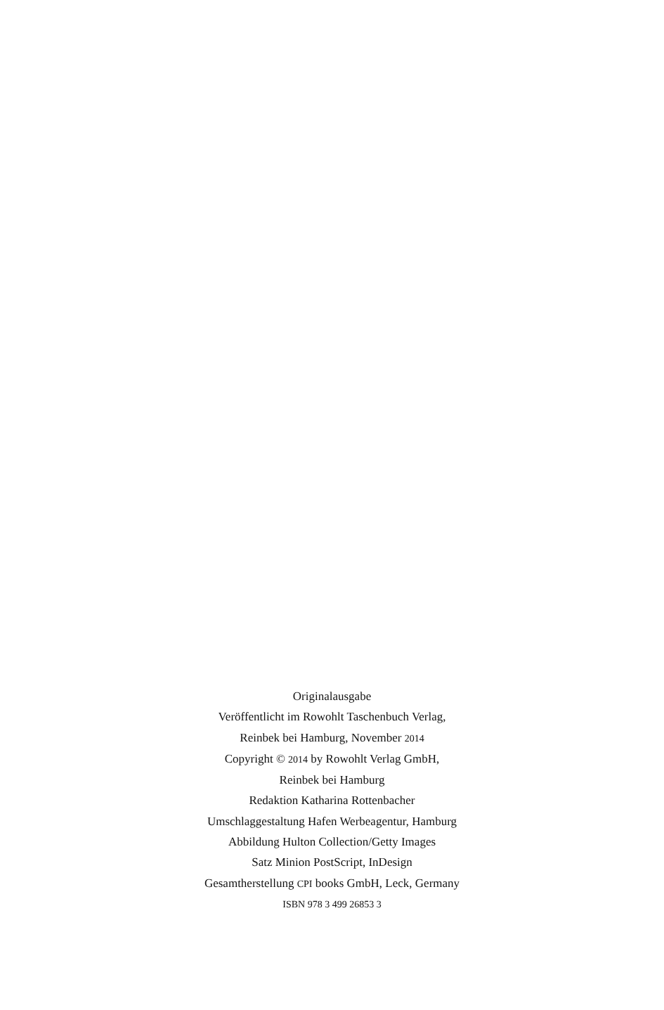Originalausgabe
Veröffentlicht im Rowohlt Taschenbuch Verlag,
Reinbek bei Hamburg, November 2014
Copyright © 2014 by Rowohlt Verlag GmbH,
Reinbek bei Hamburg
Redaktion Katharina Rottenbacher
Umschlaggestaltung Hafen Werbeagentur, Hamburg
Abbildung Hulton Collection/Getty Images
Satz Minion PostScript, InDesign
Gesamtherstellung CPI books GmbH, Leck, Germany
ISBN 978 3 499 26853 3